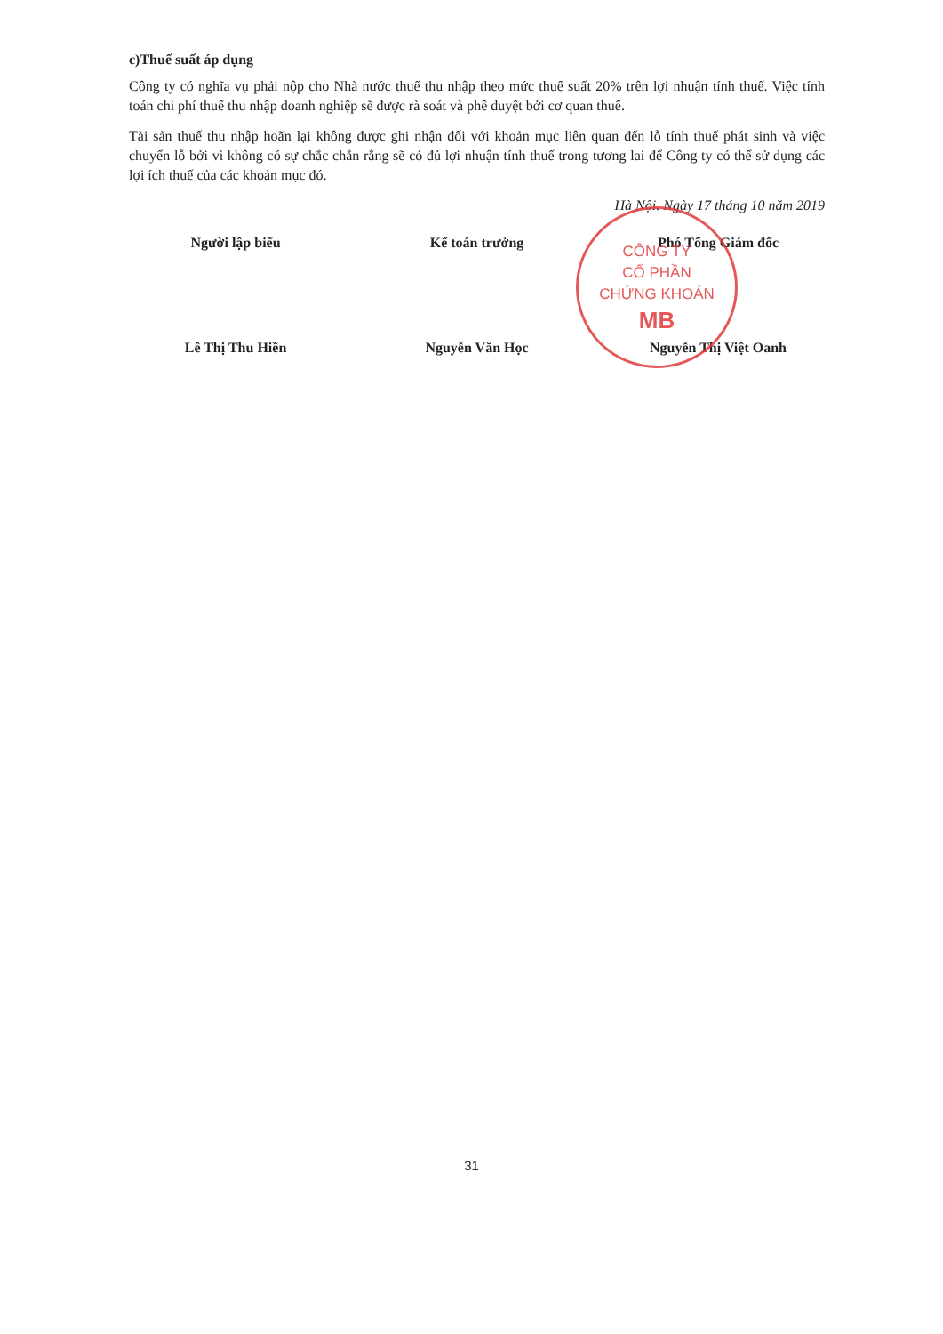CÔNG TY
CỔ PHẦN
CHỨNG KHOÁN
MB
c)Thuế suất áp dụng
Công ty có nghĩa vụ phải nộp cho Nhà nước thuế thu nhập theo mức thuế suất 20% trên lợi nhuận tính thuế. Việc tính toán chi phí thuế thu nhập doanh nghiệp sẽ được rà soát và phê duyệt bởi cơ quan thuế.
Tài sản thuế thu nhập hoãn lại không được ghi nhận đối với khoản mục liên quan đến lỗ tính thuế phát sinh và việc chuyển lỗ bởi vì không có sự chắc chắn rằng sẽ có đủ lợi nhuận tính thuế trong tương lai để Công ty có thể sử dụng các lợi ích thuế của các khoản mục đó.
Hà Nội. Ngày 17 tháng 10 năm 2019
Người lập biểu
Lê Thị Thu Hiền
Kế toán trưởng
Nguyễn Văn Học
Phó Tổng Giám đốc
Nguyễn Thị Việt Oanh
31